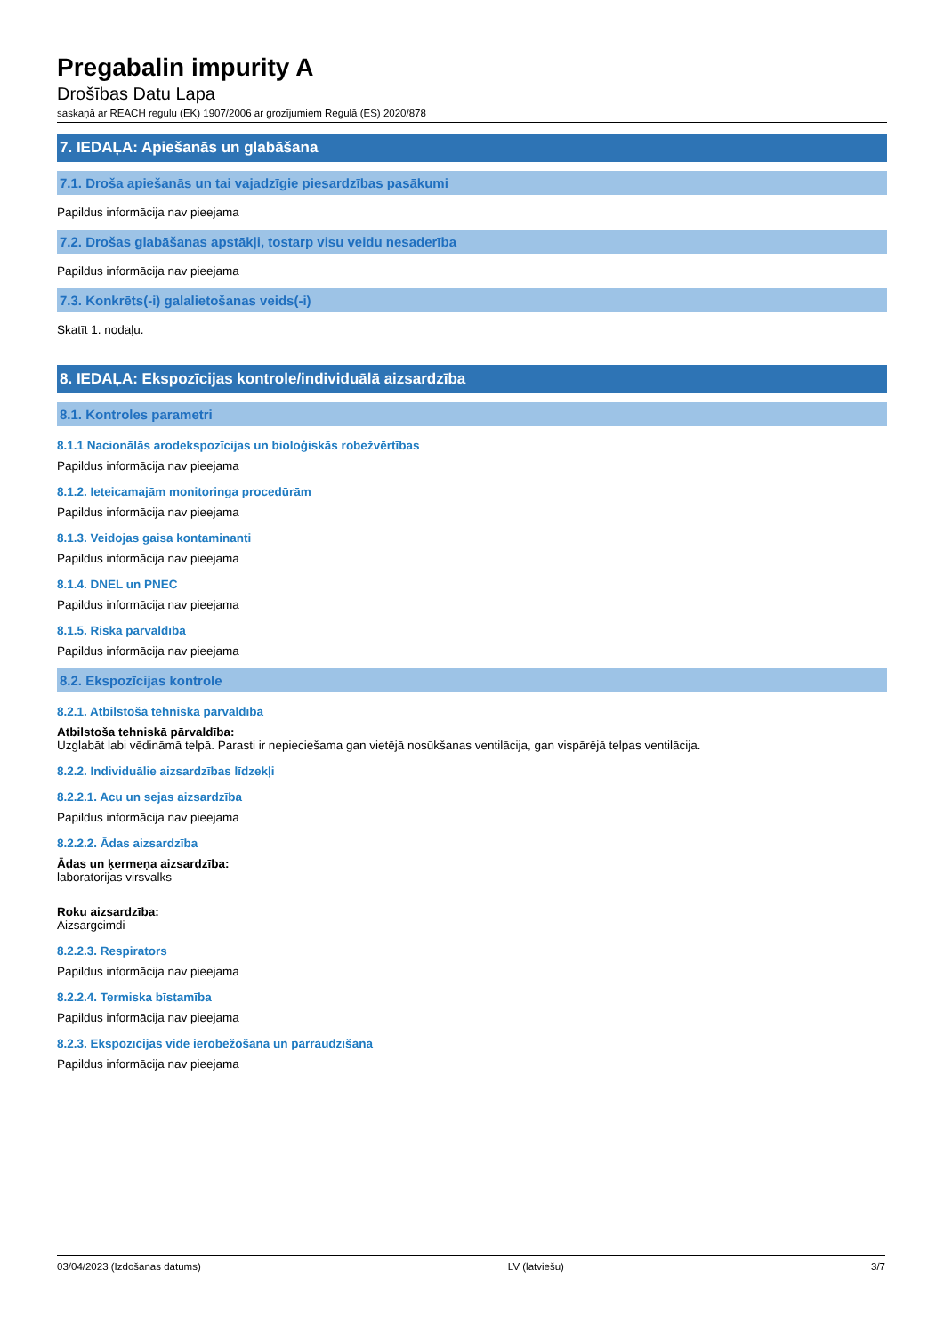Pregabalin impurity A
Drošības Datu Lapa
saskaņā ar REACH regulu (EK) 1907/2006 ar grozījumiem Regulā (ES) 2020/878
7. IEDAĻA: Apiešanās un glabāšana
7.1. Droša apiešanās un tai vajadzīgie piesardzības pasākumi
Papildus informācija nav pieejama
7.2. Drošas glabāšanas apstākļi, tostarp visu veidu nesaderība
Papildus informācija nav pieejama
7.3. Konkrēts(-i) galalietošanas veids(-i)
Skatīt 1. nodaļu.
8. IEDAĻA: Ekspozīcijas kontrole/individuālā aizsardzība
8.1. Kontroles parametri
8.1.1 Nacionālās arodekspozīcijas un bioloģiskās robežvērtības
Papildus informācija nav pieejama
8.1.2. Ieteicamajām monitoringa procedūrām
Papildus informācija nav pieejama
8.1.3. Veidojas gaisa kontaminanti
Papildus informācija nav pieejama
8.1.4. DNEL un PNEC
Papildus informācija nav pieejama
8.1.5. Riska pārvaldība
Papildus informācija nav pieejama
8.2. Ekspozīcijas kontrole
8.2.1. Atbilstoša tehniskā pārvaldība
Atbilstoša tehniskā pārvaldība:
Uzglabāt labi vēdināmā telpā. Parasti ir nepieciešama gan vietējā nosūkšanas ventilācija, gan vispārējā telpas ventilācija.
8.2.2. Individuālie aizsardzības līdzekļi
8.2.2.1. Acu un sejas aizsardzība
Papildus informācija nav pieejama
8.2.2.2. Ādas aizsardzība
Ādas un ķermeņa aizsardzība:
laboratorijas virsvalks
Roku aizsardzība:
Aizsargcimdi
8.2.2.3. Respirators
Papildus informācija nav pieejama
8.2.2.4. Termiska bīstamība
Papildus informācija nav pieejama
8.2.3. Ekspozīcijas vidē ierobežošana un pārraudzīšana
Papildus informācija nav pieejama
03/04/2023 (Izdošanas datums) LV (latviešu) 3/7